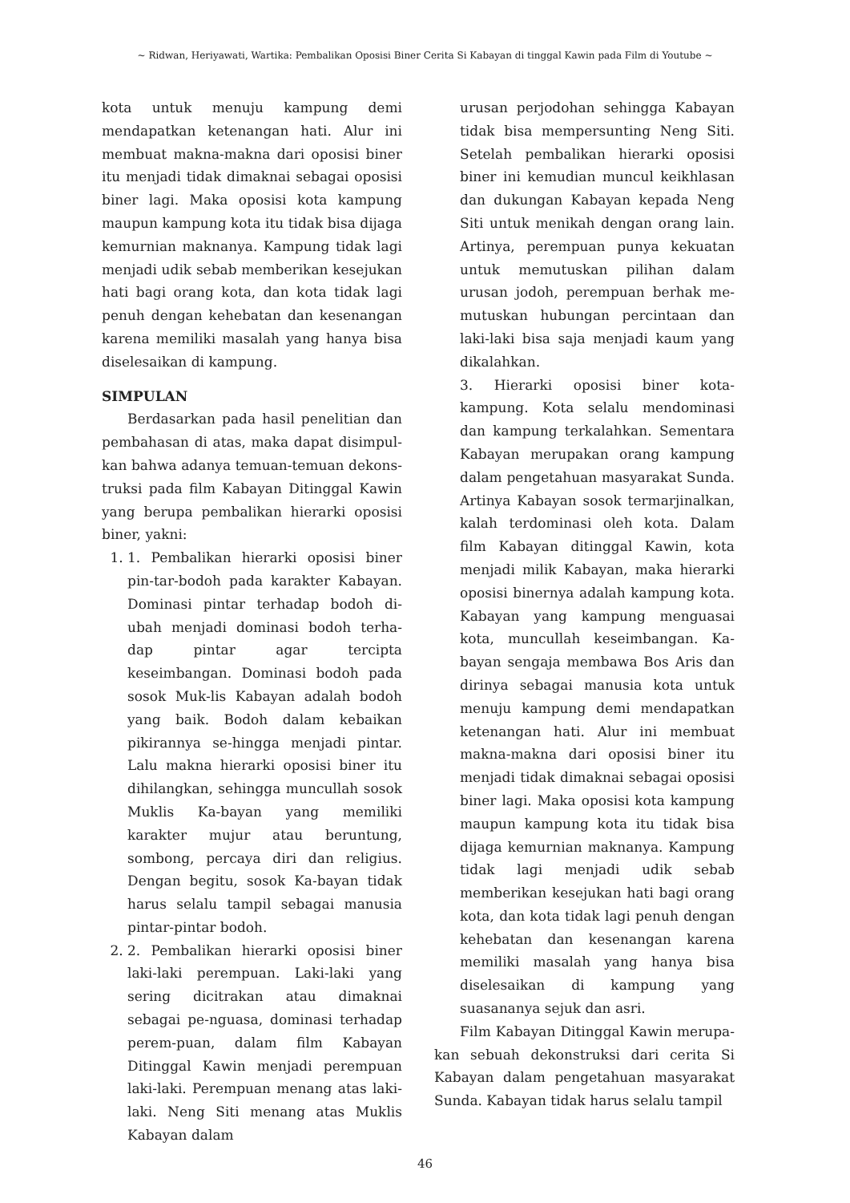~ Ridwan, Heriyawati, Wartika: Pembalikan Oposisi Biner Cerita Si Kabayan di tinggal Kawin pada Film di Youtube ~
kota untuk menuju kampung demi mendapatkan ketenangan hati. Alur ini membuat makna-makna dari oposisi biner itu menjadi tidak dimaknai sebagai oposisi biner lagi. Maka oposisi kota kampung maupun kampung kota itu tidak bisa dijaga kemurnian maknanya. Kampung tidak lagi menjadi udik sebab memberikan kesejukan hati bagi orang kota, dan kota tidak lagi penuh dengan kehebatan dan kesenangan karena memiliki masalah yang hanya bisa diselesaikan di kampung.
SIMPULAN
Berdasarkan pada hasil penelitian dan pembahasan di atas, maka dapat disimpul-kan bahwa adanya temuan-temuan dekons-truksi pada film Kabayan Ditinggal Kawin yang berupa pembalikan hierarki oposisi biner, yakni:
1. 1. Pembalikan hierarki oposisi biner pin-tar-bodoh pada karakter Kabayan. Dominasi pintar terhadap bodoh di-ubah menjadi dominasi bodoh terha-dap pintar agar tercipta keseimbangan. Dominasi bodoh pada sosok Muk-lis Kabayan adalah bodoh yang baik. Bodoh dalam kebaikan pikirannya se-hingga menjadi pintar. Lalu makna hierarki oposisi biner itu dihilangkan, sehingga muncullah sosok Muklis Ka-bayan yang memiliki karakter mujur atau beruntung, sombong, percaya diri dan religius. Dengan begitu, sosok Ka-bayan tidak harus selalu tampil sebagai manusia pintar-pintar bodoh.
2. 2. Pembalikan hierarki oposisi biner laki-laki perempuan. Laki-laki yang sering dicitrakan atau dimaknai sebagai pe-nguasa, dominasi terhadap perem-puan, dalam film Kabayan Ditinggal Kawin menjadi perempuan laki-laki. Perempuan menang atas laki-laki. Neng Siti menang atas Muklis Kabayan dalam
urusan perjodohan sehingga Kabayan tidak bisa mempersunting Neng Siti. Setelah pembalikan hierarki oposisi biner ini kemudian muncul keikhlasan dan dukungan Kabayan kepada Neng Siti untuk menikah dengan orang lain. Artinya, perempuan punya kekuatan untuk memutuskan pilihan dalam urusan jodoh, perempuan berhak me-mutuskan hubungan percintaan dan laki-laki bisa saja menjadi kaum yang dikalahkan.
3. Hierarki oposisi biner kota-kampung. Kota selalu mendominasi dan kampung terkalahkan. Sementara Kabayan merupakan orang kampung dalam pengetahuan masyarakat Sunda. Artinya Kabayan sosok termarjinalkan, kalah terdominasi oleh kota. Dalam film Kabayan ditinggal Kawin, kota menjadi milik Kabayan, maka hierarki oposisi binernya adalah kampung kota. Kabayan yang kampung menguasai kota, muncullah keseimbangan. Ka-bayan sengaja membawa Bos Aris dan dirinya sebagai manusia kota untuk menuju kampung demi mendapatkan ketenangan hati. Alur ini membuat makna-makna dari oposisi biner itu menjadi tidak dimaknai sebagai oposisi biner lagi. Maka oposisi kota kampung maupun kampung kota itu tidak bisa dijaga kemurnian maknanya. Kampung tidak lagi menjadi udik sebab memberikan kesejukan hati bagi orang kota, dan kota tidak lagi penuh dengan kehebatan dan kesenangan karena memiliki masalah yang hanya bisa diselesaikan di kampung yang suasananya sejuk dan asri.
Film Kabayan Ditinggal Kawin merupa-kan sebuah dekonstruksi dari cerita Si Kabayan dalam pengetahuan masyarakat Sunda. Kabayan tidak harus selalu tampil
46